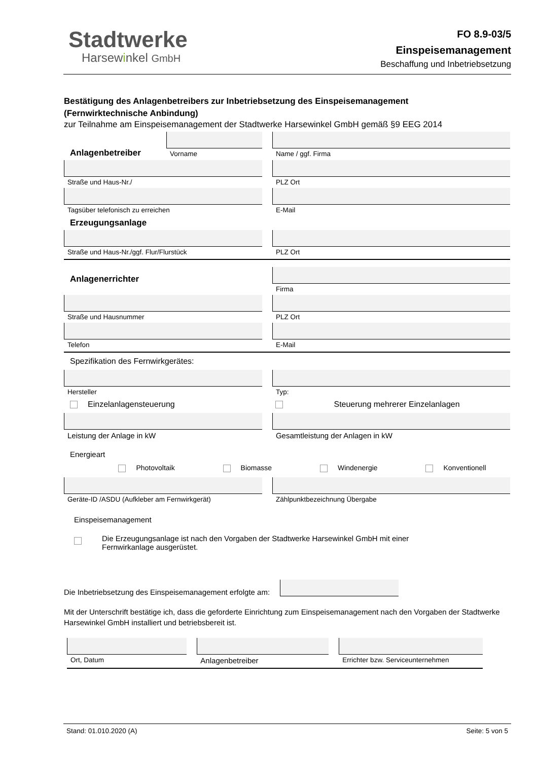Stadtwerke
Harsewinkel GmbH
FO 8.9-03/5
Einspeisemanagement
Beschaffung und Inbetriebsetzung
Bestätigung des Anlagenbetreibers zur Inbetriebsetzung des Einspeisemanagement
(Fernwirktechnische Anbindung)
zur Teilnahme am Einspeisemanagement der Stadtwerke Harsewinkel GmbH gemäß §9 EEG 2014
Anlagenbetreiber
Vorname
Name / ggf. Firma
Straße und Haus-Nr./ PLZ Ort
Tagsüber telefonisch zu erreichen
E-Mail
Erzeugungsanlage
Straße und Haus-Nr./ggf. Flur/Flurstück
PLZ Ort
Anlagenerrichter
Firma
Straße und Hausnummer PLZ Ort
Telefon E-Mail
Spezifikation des Fernwirkgerätes:
Hersteller Typ:
Einzelanlagensteuerung Steuerung mehrerer Einzelanlagen
Leistung der Anlage in kW Gesamtleistung der Anlagen in kW
Energieart
Photovoltaik Biomasse Windenergie Konventionell
Geräte-ID /ASDU (Aufkleber am Fernwirkgerät)
Zählpunktbezeichnung Übergabe
Einspeisemanagement
Die Erzeugungsanlage ist nach den Vorgaben der Stadtwerke Harsewinkel GmbH mit einer
Fernwirkanlage ausgerüstet.
Die Inbetriebsetzung des Einspeisemanagement erfolgte am:
Mit der Unterschrift bestätige ich, dass die geforderte Einrichtung zum Einspeisemanagement nach den Vorgaben der Stadtwerke Harsewinkel GmbH installiert und betriebsbereit ist.
Ort, Datum Anlagenbetreiber Errichter bzw. Serviceunternehmen
Stand: 01.010.2020 (A) Seite: 5 von 5